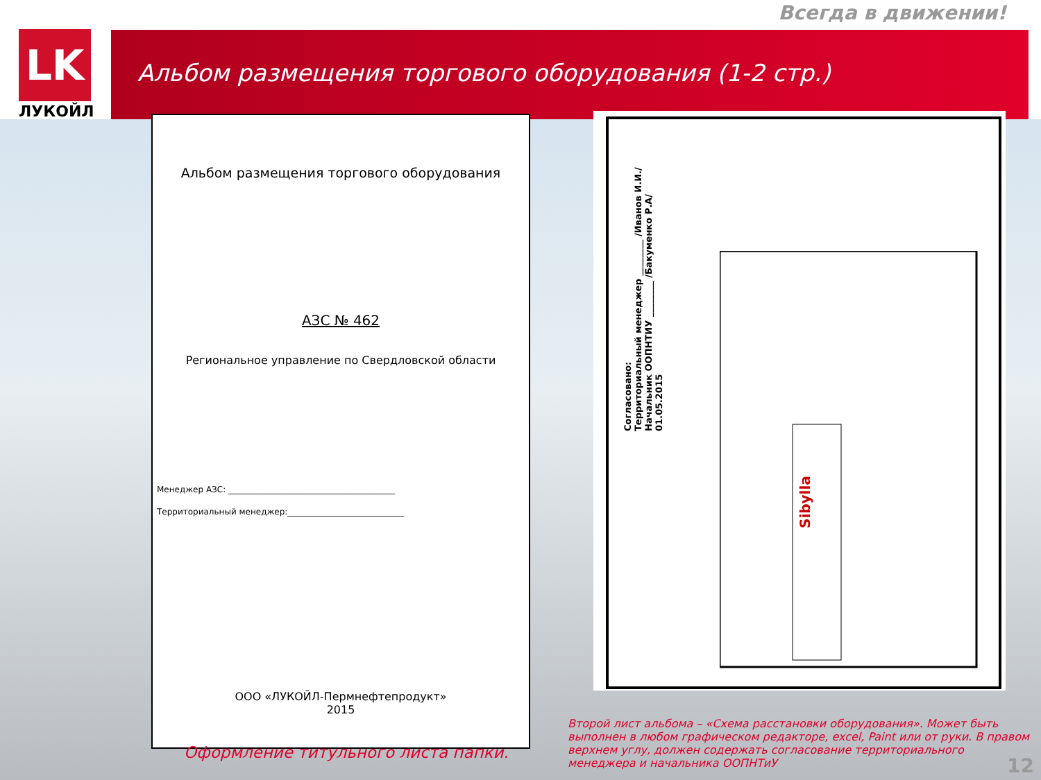Всегда в движении!
LK
ЛУКОЙЛ
Альбом размещения торгового оборудования (1-2 стр.)
Альбом размещения торгового оборудования
АЗС № 462
Региональное управление по Свердловской области
Менеджер АЗС: ________________________________________
Территориальный менеджер:____________________________
ООО «ЛУКОЙЛ-Пермнефтепродукт»
2015
Согласовано:
Территориальный менеджер ________ /Иванов И.И./
Начальник ООПНТИУ ________ /Бакуменко Р.А/
01.05.2015
Sibylla
Оформление титульного листа папки.
Второй лист альбома – «Схема расстановки оборудования». Может быть выполнен в любом графическом редакторе, excel, Paint или от руки. В правом верхнем углу, должен содержать согласование территориального менеджера и начальника ООПНТиУ
12